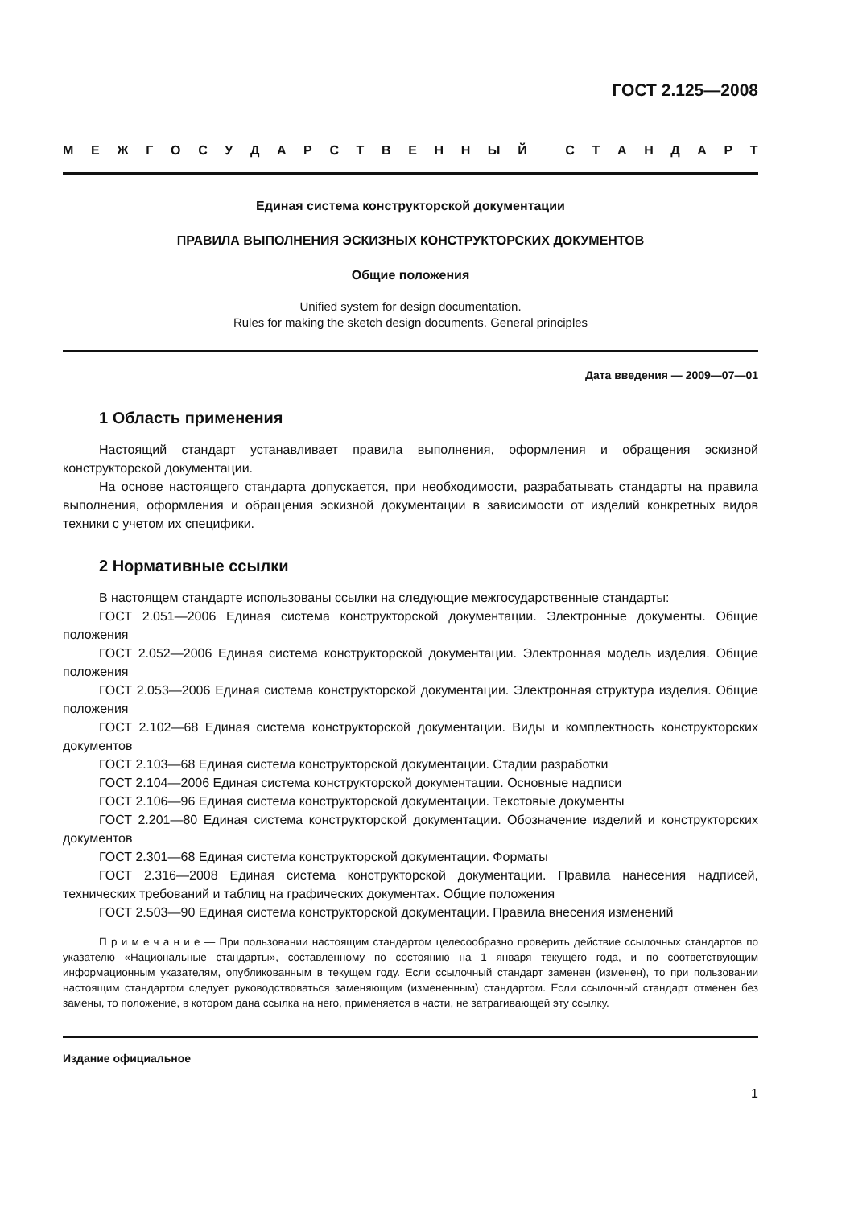ГОСТ 2.125—2008
МЕЖГОСУДАРСТВЕННЫЙ СТАНДАРТ
Единая система конструкторской документации
ПРАВИЛА ВЫПОЛНЕНИЯ ЭСКИЗНЫХ КОНСТРУКТОРСКИХ ДОКУМЕНТОВ
Общие положения
Unified system for design documentation.
Rules for making the sketch design documents. General principles
Дата введения — 2009—07—01
1 Область применения
Настоящий стандарт устанавливает правила выполнения, оформления и обращения эскизной конструкторской документации.
На основе настоящего стандарта допускается, при необходимости, разрабатывать стандарты на правила выполнения, оформления и обращения эскизной документации в зависимости от изделий конкретных видов техники с учетом их специфики.
2 Нормативные ссылки
В настоящем стандарте использованы ссылки на следующие межгосударственные стандарты:
ГОСТ 2.051—2006 Единая система конструкторской документации. Электронные документы. Общие положения
ГОСТ 2.052—2006 Единая система конструкторской документации. Электронная модель изделия. Общие положения
ГОСТ 2.053—2006 Единая система конструкторской документации. Электронная структура изделия. Общие положения
ГОСТ 2.102—68 Единая система конструкторской документации. Виды и комплектность конструкторских документов
ГОСТ 2.103—68 Единая система конструкторской документации. Стадии разработки
ГОСТ 2.104—2006 Единая система конструкторской документации. Основные надписи
ГОСТ 2.106—96 Единая система конструкторской документации. Текстовые документы
ГОСТ 2.201—80 Единая система конструкторской документации. Обозначение изделий и конструкторских документов
ГОСТ 2.301—68 Единая система конструкторской документации. Форматы
ГОСТ 2.316—2008 Единая система конструкторской документации. Правила нанесения надписей, технических требований и таблиц на графических документах. Общие положения
ГОСТ 2.503—90 Единая система конструкторской документации. Правила внесения изменений
П р и м е ч а н и е — При пользовании настоящим стандартом целесообразно проверить действие ссылочных стандартов по указателю «Национальные стандарты», составленному по состоянию на 1 января текущего года, и по соответствующим информационным указателям, опубликованным в текущем году. Если ссылочный стандарт заменен (изменен), то при пользовании настоящим стандартом следует руководствоваться заменяющим (измененным) стандартом. Если ссылочный стандарт отменен без замены, то положение, в котором дана ссылка на него, применяется в части, не затрагивающей эту ссылку.
Издание официальное
1